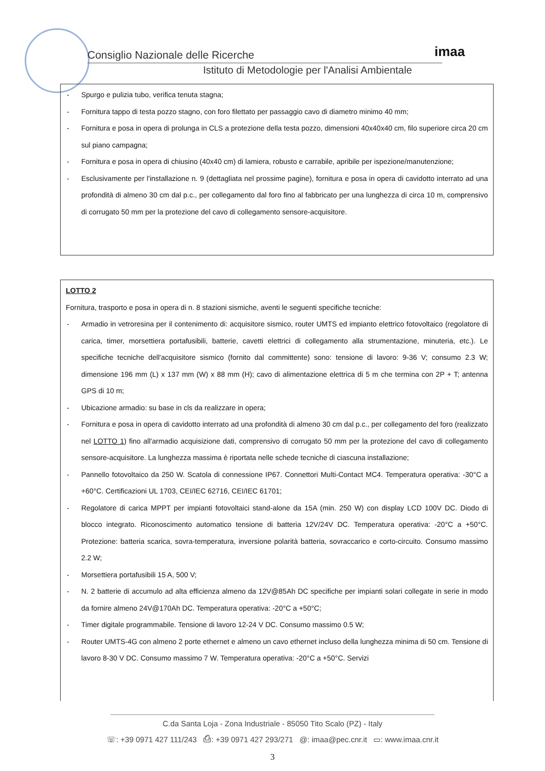Consiglio Nazionale delle Ricerche
Istituto di Metodologie per l'Analisi Ambientale
imaa
- Spurgo e pulizia tubo, verifica tenuta stagna;
- Fornitura tappo di testa pozzo stagno, con foro filettato per passaggio cavo di diametro minimo 40 mm;
- Fornitura e posa in opera di prolunga in CLS a protezione della testa pozzo, dimensioni 40x40x40 cm, filo superiore circa 20 cm sul piano campagna;
- Fornitura e posa in opera di chiusino (40x40 cm) di lamiera, robusto e carrabile, apribile per ispezione/manutenzione;
- Esclusivamente per l'installazione n. 9 (dettagliata nel prossime pagine), fornitura e posa in opera di cavidotto interrato ad una profondità di almeno 30 cm dal p.c., per collegamento dal foro fino al fabbricato per una lunghezza di circa 10 m, comprensivo di corrugato 50 mm per la protezione del cavo di collegamento sensore-acquisitore.
LOTTO 2
Fornitura, trasporto e posa in opera di n. 8 stazioni sismiche, aventi le seguenti specifiche tecniche:
- Armadio in vetroresina per il contenimento di: acquisitore sismico, router UMTS ed impianto elettrico fotovoltaico (regolatore di carica, timer, morsettiera portafusibili, batterie, cavetti elettrici di collegamento alla strumentazione, minuteria, etc.). Le specifiche tecniche dell'acquisitore sismico (fornito dal committente) sono: tensione di lavoro: 9-36 V; consumo 2.3 W; dimensione 196 mm (L) x 137 mm (W) x 88 mm (H); cavo di alimentazione elettrica di 5 m che termina con 2P + T; antenna GPS di 10 m;
- Ubicazione armadio: su base in cls da realizzare in opera;
- Fornitura e posa in opera di cavidotto interrato ad una profondità di almeno 30 cm dal p.c., per collegamento del foro (realizzato nel LOTTO 1) fino all'armadio acquisizione dati, comprensivo di corrugato 50 mm per la protezione del cavo di collegamento sensore-acquisitore. La lunghezza massima è riportata nelle schede tecniche di ciascuna installazione;
- Pannello fotovoltaico da 250 W. Scatola di connessione IP67. Connettori Multi-Contact MC4. Temperatura operativa: -30°C a +60°C. Certificazioni UL 1703, CEI/IEC 62716, CEI/IEC 61701;
- Regolatore di carica MPPT per impianti fotovoltaici stand-alone da 15A (min. 250 W) con display LCD 100V DC. Diodo di blocco integrato. Riconoscimento automatico tensione di batteria 12V/24V DC. Temperatura operativa: -20°C a +50°C. Protezione: batteria scarica, sovra-temperatura, inversione polarità batteria, sovraccarico e corto-circuito. Consumo massimo 2.2 W;
- Morsettiera portafusibili 15 A, 500 V;
- N. 2 batterie di accumulo ad alta efficienza almeno da 12V@85Ah DC specifiche per impianti solari collegate in serie in modo da fornire almeno 24V@170Ah DC. Temperatura operativa: -20°C a +50°C;
- Timer digitale programmabile. Tensione di lavoro 12-24 V DC. Consumo massimo 0.5 W;
- Router UMTS-4G con almeno 2 porte ethernet e almeno un cavo ethernet incluso della lunghezza minima di 50 cm. Tensione di lavoro 8-30 V DC. Consumo massimo 7 W. Temperatura operativa: -20°C a +50°C. Servizi
C.da Santa Loja - Zona Industriale - 85050 Tito Scalo (PZ) - Italy
☏: +39 0971 427 111/243 ⎙: +39 0971 427 293/271 @: imaa@pec.cnr.it ▭: www.imaa.cnr.it
3